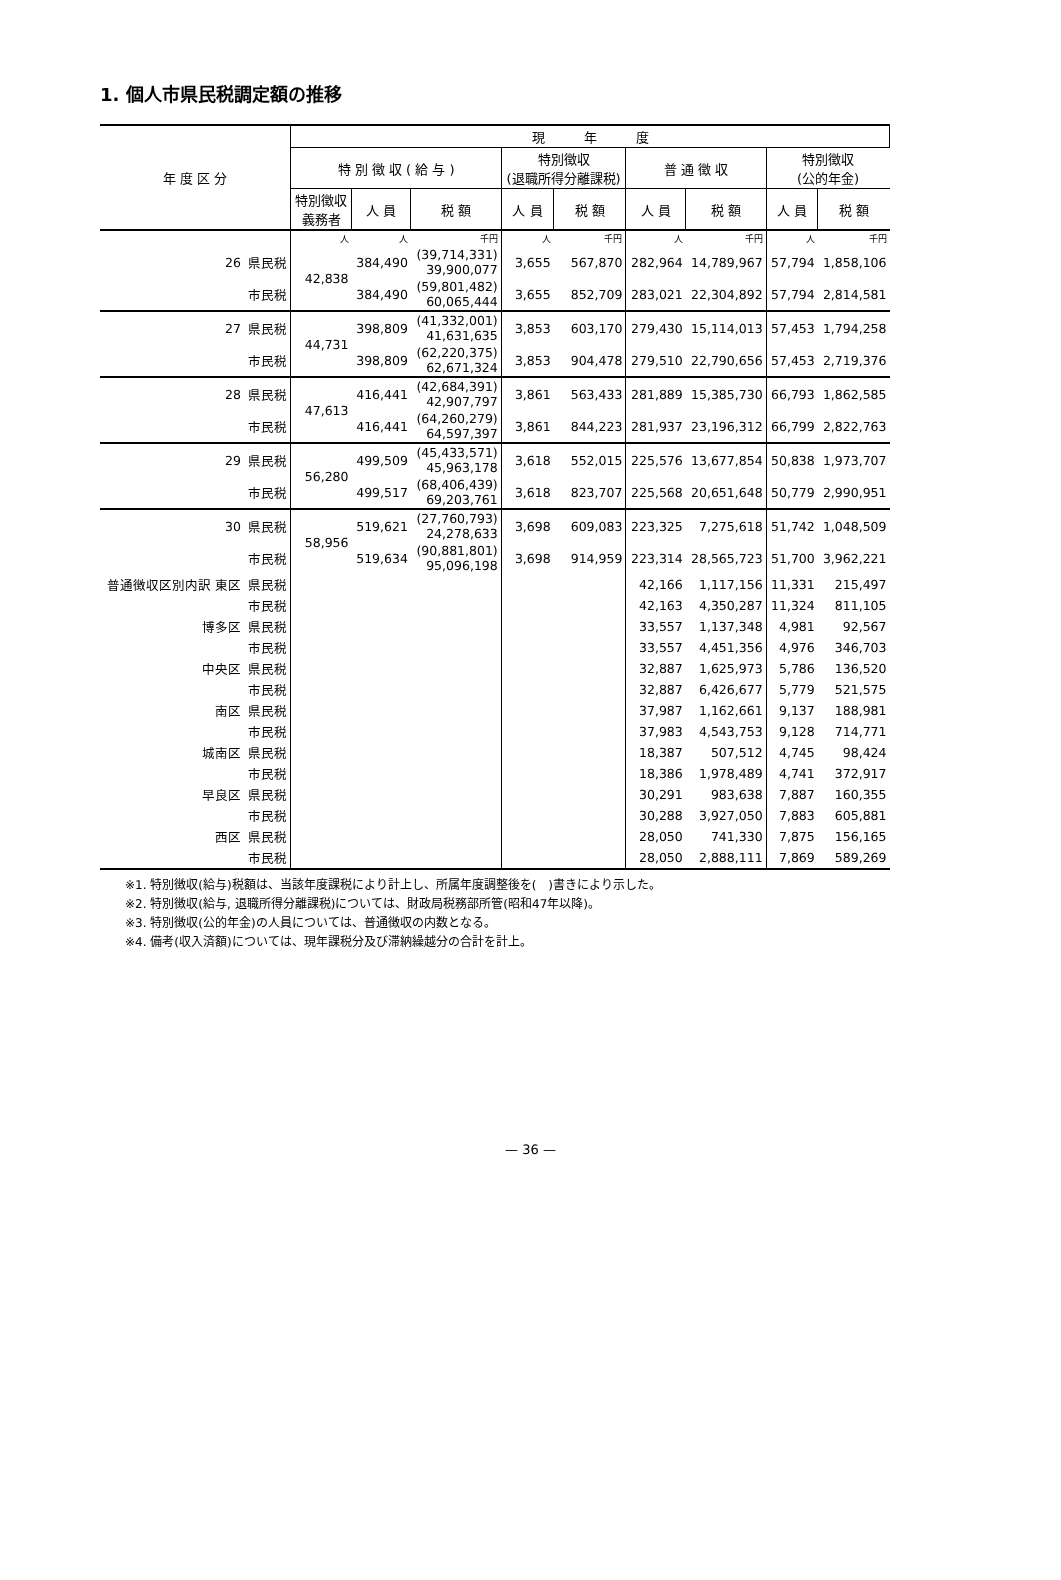1. 個人市県民税調定額の推移
| 年 度 区 分 | | 現 年 度 | | | | | | | | |
| --- | --- | --- | --- | --- | --- | --- | --- | --- | --- | --- |
| | | 特 別 徴 収 ( 給 与 ) | | | 特別徴収 (退職所得分離課税) | | 普 通 徴 収 | | 特別徴収 (公的年金) | |
| | | 特別徴収 義務者 | 人 員 | 税 額 | 人 員 | 税 額 | 人 員 | 税 額 | 人 員 | 税 額 |
| | | 人 | 人 | 千円 | 人 | 千円 | 人 | 千円 | 人 | 千円 |
| 26 | 県民税 | 42,838 | 384,490 | (39,714,331) 39,900,077 | 3,655 | 567,870 | 282,964 | 14,789,967 | 57,794 | 1,858,106 |
| | 市民税 | | 384,490 | (59,801,482) 60,065,444 | 3,655 | 852,709 | 283,021 | 22,304,892 | 57,794 | 2,814,581 |
| 27 | 県民税 | 44,731 | 398,809 | (41,332,001) 41,631,635 | 3,853 | 603,170 | 279,430 | 15,114,013 | 57,453 | 1,794,258 |
| | 市民税 | | 398,809 | (62,220,375) 62,671,324 | 3,853 | 904,478 | 279,510 | 22,790,656 | 57,453 | 2,719,376 |
| 28 | 県民税 | 47,613 | 416,441 | (42,684,391) 42,907,797 | 3,861 | 563,433 | 281,889 | 15,385,730 | 66,793 | 1,862,585 |
| | 市民税 | | 416,441 | (64,260,279) 64,597,397 | 3,861 | 844,223 | 281,937 | 23,196,312 | 66,799 | 2,822,763 |
| 29 | 県民税 | 56,280 | 499,509 | (45,433,571) 45,963,178 | 3,618 | 552,015 | 225,576 | 13,677,854 | 50,838 | 1,973,707 |
| | 市民税 | | 499,517 | (68,406,439) 69,203,761 | 3,618 | 823,707 | 225,568 | 20,651,648 | 50,779 | 2,990,951 |
| 30 | 県民税 | 58,956 | 519,621 | (27,760,793) 24,278,633 | 3,698 | 609,083 | 223,325 | 7,275,618 | 51,742 | 1,048,509 |
| | 市民税 | | 519,634 | (90,881,801) 95,096,198 | 3,698 | 914,959 | 223,314 | 28,565,723 | 51,700 | 3,962,221 |
| 普通徴収区別内訳 東区 | 県民税 | | | | | | 42,166 | 1,117,156 | 11,331 | 215,497 |
| | 市民税 | | | | | | 42,163 | 4,350,287 | 11,324 | 811,105 |
| 博多区 | 県民税 | | | | | | 33,557 | 1,137,348 | 4,981 | 92,567 |
| | 市民税 | | | | | | 33,557 | 4,451,356 | 4,976 | 346,703 |
| 中央区 | 県民税 | | | | | | 32,887 | 1,625,973 | 5,786 | 136,520 |
| | 市民税 | | | | | | 32,887 | 6,426,677 | 5,779 | 521,575 |
| 南区 | 県民税 | | | | | | 37,987 | 1,162,661 | 9,137 | 188,981 |
| | 市民税 | | | | | | 37,983 | 4,543,753 | 9,128 | 714,771 |
| 城南区 | 県民税 | | | | | | 18,387 | 507,512 | 4,745 | 98,424 |
| | 市民税 | | | | | | 18,386 | 1,978,489 | 4,741 | 372,917 |
| 早良区 | 県民税 | | | | | | 30,291 | 983,638 | 7,887 | 160,355 |
| | 市民税 | | | | | | 30,288 | 3,927,050 | 7,883 | 605,881 |
| 西区 | 県民税 | | | | | | 28,050 | 741,330 | 7,875 | 156,165 |
| | 市民税 | | | | | | 28,050 | 2,888,111 | 7,869 | 589,269 |
※1. 特別徴収(給与)税額は、当該年度課税により計上し、所属年度調整後を(　)書きにより示した。
※2. 特別徴収(給与, 退職所得分離課税)については、財政局税務部所管(昭和47年以降)。
※3. 特別徴収(公的年金)の人員については、普通徴収の内数となる。
※4. 備考(収入済額)については、現年課税分及び滞納繰越分の合計を計上。
— 36 —